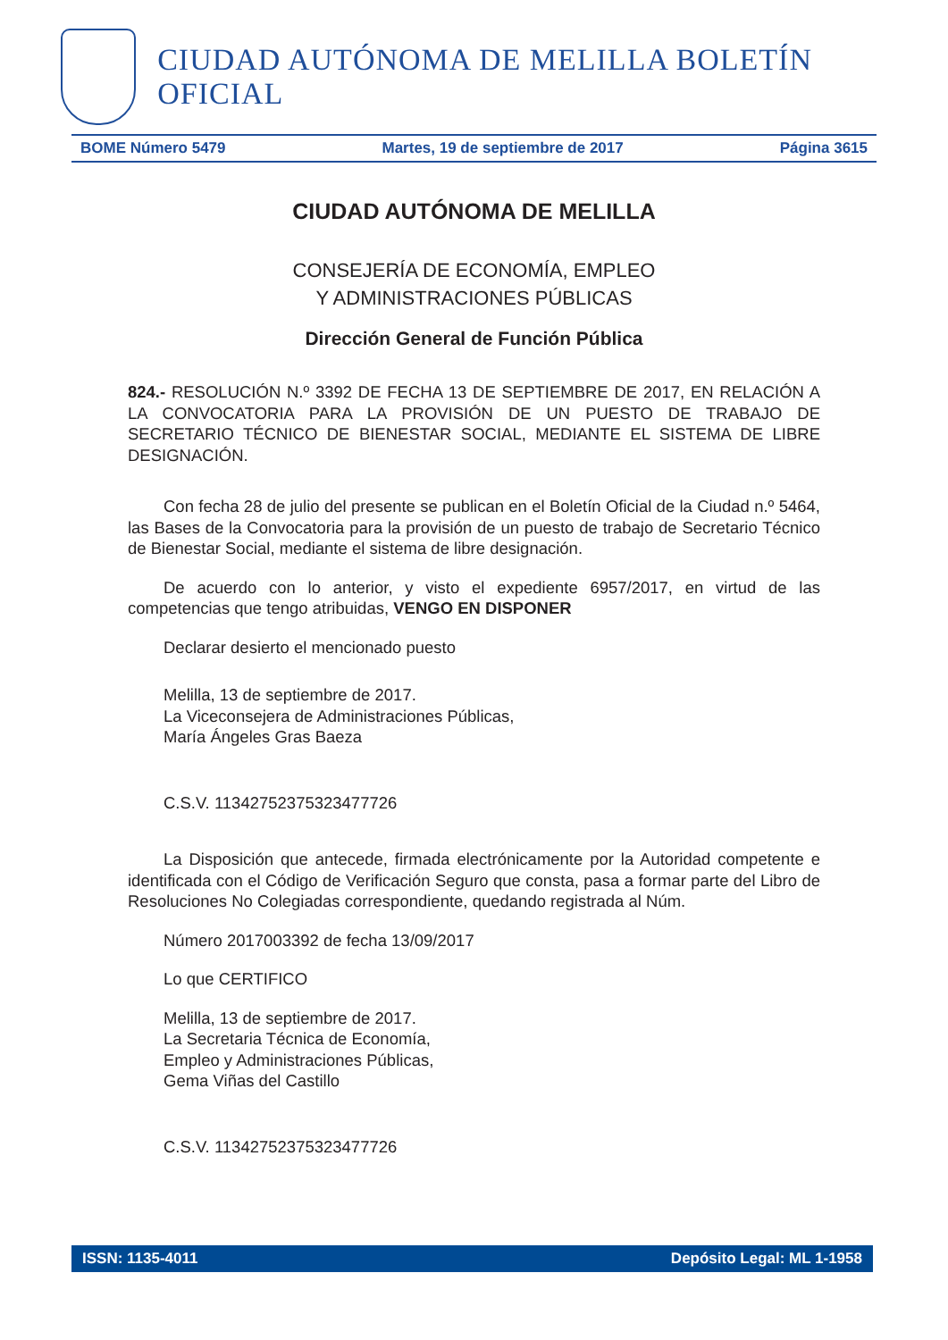CIUDAD AUTÓNOMA DE MELILLA BOLETÍN OFICIAL
BOME Número 5479 Martes, 19 de septiembre de 2017 Página 3615
CIUDAD AUTÓNOMA DE MELILLA
CONSEJERÍA DE ECONOMÍA, EMPLEO
Y ADMINISTRACIONES PÚBLICAS
Dirección General de Función Pública
824.- RESOLUCIÓN N.º 3392 DE FECHA 13 DE SEPTIEMBRE DE 2017, EN RELACIÓN A LA CONVOCATORIA PARA LA PROVISIÓN DE UN PUESTO DE TRABAJO DE SECRETARIO TÉCNICO DE BIENESTAR SOCIAL, MEDIANTE EL SISTEMA DE LIBRE DESIGNACIÓN.
Con fecha 28 de julio del presente se publican en el Boletín Oficial de la Ciudad n.º 5464, las Bases de la Convocatoria para la provisión de un puesto de trabajo de Secretario Técnico de Bienestar Social, mediante el sistema de libre designación.
De acuerdo con lo anterior, y visto el expediente 6957/2017, en virtud de las competencias que tengo atribuidas, VENGO EN DISPONER
Declarar desierto el mencionado puesto
Melilla, 13 de septiembre de 2017.
La Viceconsejera de Administraciones Públicas,
María Ángeles Gras Baeza
C.S.V. 11342752375323477726
La Disposición que antecede, firmada electrónicamente por la Autoridad competente e identificada con el Código de Verificación Seguro que consta, pasa a formar parte del Libro de Resoluciones No Colegiadas correspondiente, quedando registrada al Núm.
Número 2017003392 de fecha 13/09/2017
Lo que CERTIFICO
Melilla, 13 de septiembre de 2017.
La Secretaria Técnica de Economía,
Empleo y Administraciones Públicas,
Gema Viñas del Castillo
C.S.V. 11342752375323477726
ISSN: 1135-4011 Depósito Legal: ML 1-1958